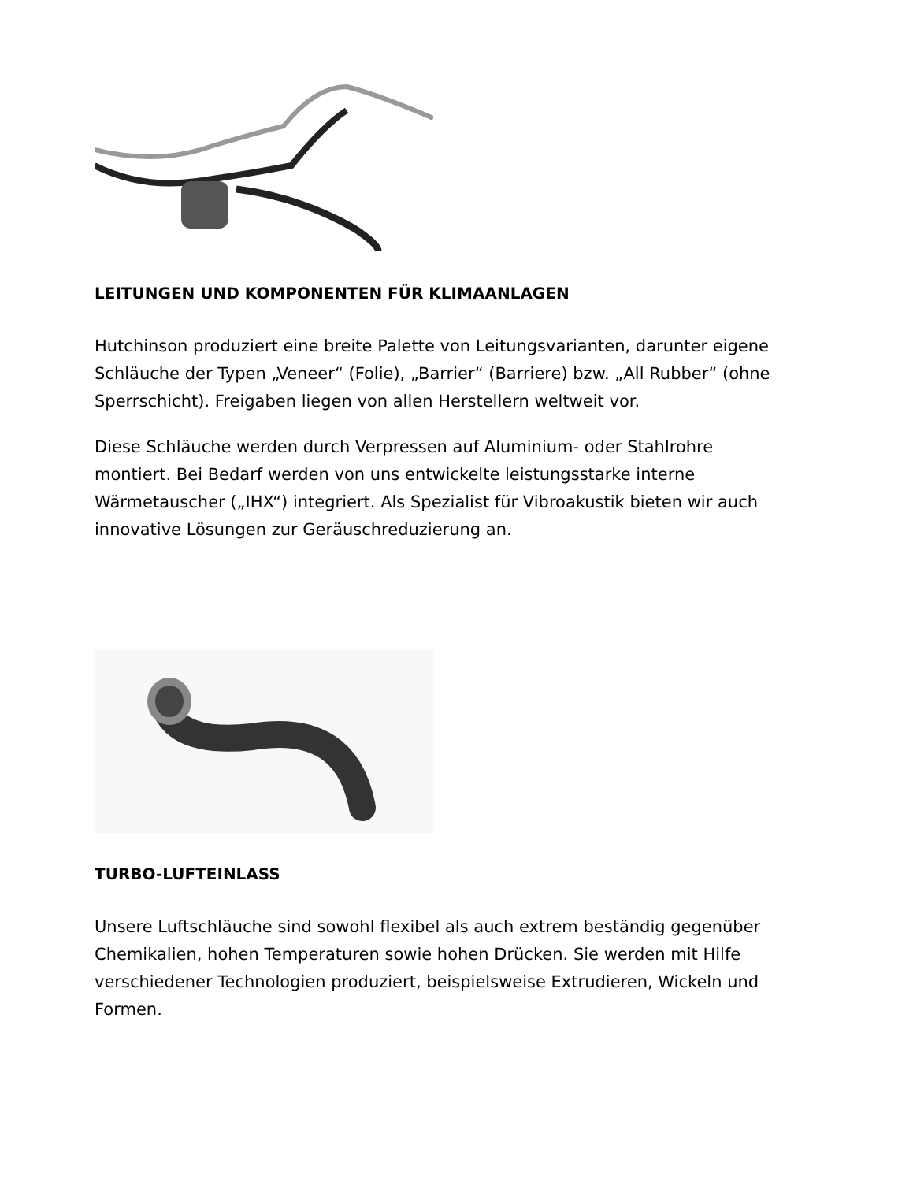LEITUNGEN UND KOMPONENTEN FÜR KLIMAANLAGEN
Hutchinson produziert eine breite Palette von Leitungsvarianten, darunter eigene Schläuche der Typen „Veneer“ (Folie), „Barrier“ (Barriere) bzw. „All Rubber“ (ohne Sperrschicht). Freigaben liegen von allen Herstellern weltweit vor.
Diese Schläuche werden durch Verpressen auf Aluminium- oder Stahlrohre montiert. Bei Bedarf werden von uns entwickelte leistungsstarke interne Wärmetauscher („IHX“) integriert. Als Spezialist für Vibroakustik bieten wir auch innovative Lösungen zur Geräuschreduzierung an.
TURBO-LUFTEINLASS
Unsere Luftschläuche sind sowohl flexibel als auch extrem beständig gegenüber Chemikalien, hohen Temperaturen sowie hohen Drücken. Sie werden mit Hilfe verschiedener Technologien produziert, beispielsweise Extrudieren, Wickeln und Formen.